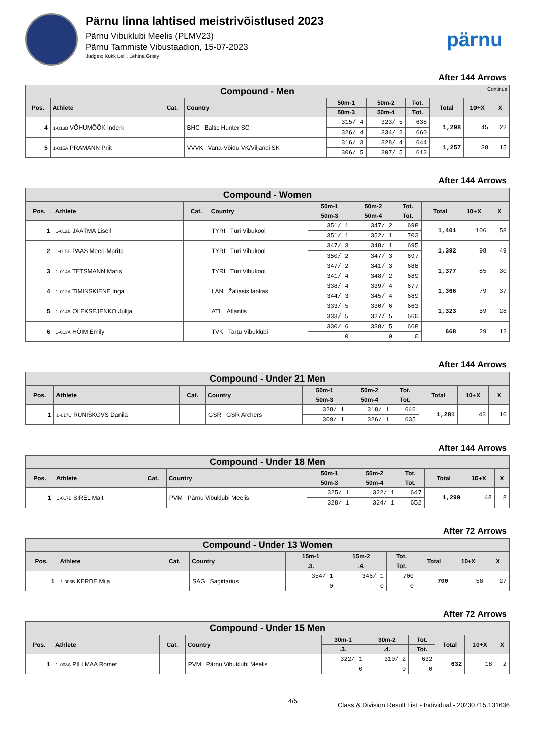Pärnu linna lahtised meistrivõistlused 2023
Pärnu Vibuklubi Meelis (PLMV23)
Pärnu Tammiste Vibustaadion, 15-07-2023
Judges: Kukk Leili, Lehtna Gristy
pärnu
After 144 Arrows
| Compound - Men Continue | | | | | | | | | |
| --- | --- | --- | --- | --- | --- | --- | --- | --- | --- |
| Pos. | Athlete | Cat. | Country | 50m-1 | 50m-2 | Tot. | Total | 10+X | X |
| | | | | 50m-3 | 50m-4 | Tot. | | | |
| 4 | 1-013B VÕHUMÕÕK Inderk | | BHC Baltic Hunter SC | 315/ 4 | 323/ 5 | 638 | 1,298 | 45 | 22 |
| | | | | 326/ 4 | 334/ 2 | 660 | | | |
| 5 | 1-015A PRAMANN Priit | | VVVK Vana-Võidu VK/Viljandi SK | 316/ 3 | 328/ 4 | 644 | 1,257 | 38 | 15 |
| | | | | 306/ 5 | 307/ 5 | 613 | | | |
After 144 Arrows
| Compound - Women | | | | | | | | | |
| --- | --- | --- | --- | --- | --- | --- | --- | --- | --- |
| Pos. | Athlete | Cat. | Country | 50m-1 | 50m-2 | Tot. | Total | 10+X | X |
| | | | | 50m-3 | 50m-4 | Tot. | | | |
| 1 | 1-012B JÄÄTMA Lisell | | TYRI Türi Vibukool | 351/ 1 | 347/ 2 | 698 | 1,401 | 106 | 58 |
| | | | | 351/ 1 | 352/ 1 | 703 | | | |
| 2 | 1-015B PAAS Meeri-Marita | | TYRI Türi Vibukool | 347/ 3 | 348/ 1 | 695 | 1,392 | 98 | 49 |
| | | | | 350/ 2 | 347/ 3 | 697 | | | |
| 3 | 1-014A TETSMANN Maris | | TYRI Türi Vibukool | 347/ 2 | 341/ 3 | 688 | 1,377 | 85 | 30 |
| | | | | 341/ 4 | 348/ 2 | 689 | | | |
| 4 | 1-012A TIMINSKIENE Inga | | LAN Žaliasis lankas | 338/ 4 | 339/ 4 | 677 | 1,366 | 79 | 37 |
| | | | | 344/ 3 | 345/ 4 | 689 | | | |
| 5 | 1-014B OLEKSEJENKO Julija | | ATL Atlantis | 333/ 5 | 330/ 6 | 663 | 1,323 | 59 | 28 |
| | | | | 333/ 5 | 327/ 5 | 660 | | | |
| 6 | 1-013A HÕIM Emily | | TVK Tartu Vibuklubi | 330/ 6 | 338/ 5 | 668 | 668 | 29 | 12 |
| | | | | 0 | 0 | 0 | | | |
After 144 Arrows
| Compound - Under 21 Men | | | | | | | | | |
| --- | --- | --- | --- | --- | --- | --- | --- | --- | --- |
| Pos. | Athlete | Cat. | Country | 50m-1 | 50m-2 | Tot. | Total | 10+X | X |
| | | | | 50m-3 | 50m-4 | Tot. | | | |
| 1 | 1-017C RUNIŠKOVS Danila | | GSR GSR Archers | 328/ 1 | 318/ 1 | 646 | 1,281 | 43 | 10 |
| | | | | 309/ 1 | 326/ 1 | 635 | | | |
After 144 Arrows
| Compound - Under 18 Men | | | | | | | | | |
| --- | --- | --- | --- | --- | --- | --- | --- | --- | --- |
| Pos. | Athlete | Cat. | Country | 50m-1 | 50m-2 | Tot. | Total | 10+X | X |
| | | | | 50m-3 | 50m-4 | Tot. | | | |
| 1 | 1-017B SIREL Mait | | PVM Pärnu Vibuklubi Meelis | 325/ 1 | 322/ 1 | 647 | 1,299 | 48 | 8 |
| | | | | 328/ 1 | 324/ 1 | 652 | | | |
After 72 Arrows
| Compound - Under 13 Women | | | | | | | | | |
| --- | --- | --- | --- | --- | --- | --- | --- | --- | --- |
| Pos. | Athlete | Cat. | Country | 15m-1 | 15m-2 | Tot. | Total | 10+X | X |
| | | | | .3. | .4. | Tot. | | | |
| 1 | 1-003B KERDE Miia | | SAG Sagittarius | 354/ 1 | 346/ 1 | 700 | 700 | 58 | 27 |
| | | | | 0 | 0 | 0 | | | |
After 72 Arrows
| Compound - Under 15 Men | | | | | | | | | |
| --- | --- | --- | --- | --- | --- | --- | --- | --- | --- |
| Pos. | Athlete | Cat. | Country | 30m-1 | 30m-2 | Tot. | Total | 10+X | X |
| | | | | .3. | .4. | Tot. | | | |
| 1 | 1-008A PILLMAA Romet | | PVM Pärnu Vibuklubi Meelis | 322/ 1 | 310/ 2 | 632 | 632 | 18 | 2 |
| | | | | 0 | 0 | 0 | | | |
4/5
Class & Division Result List - Individual - 20230715.131636